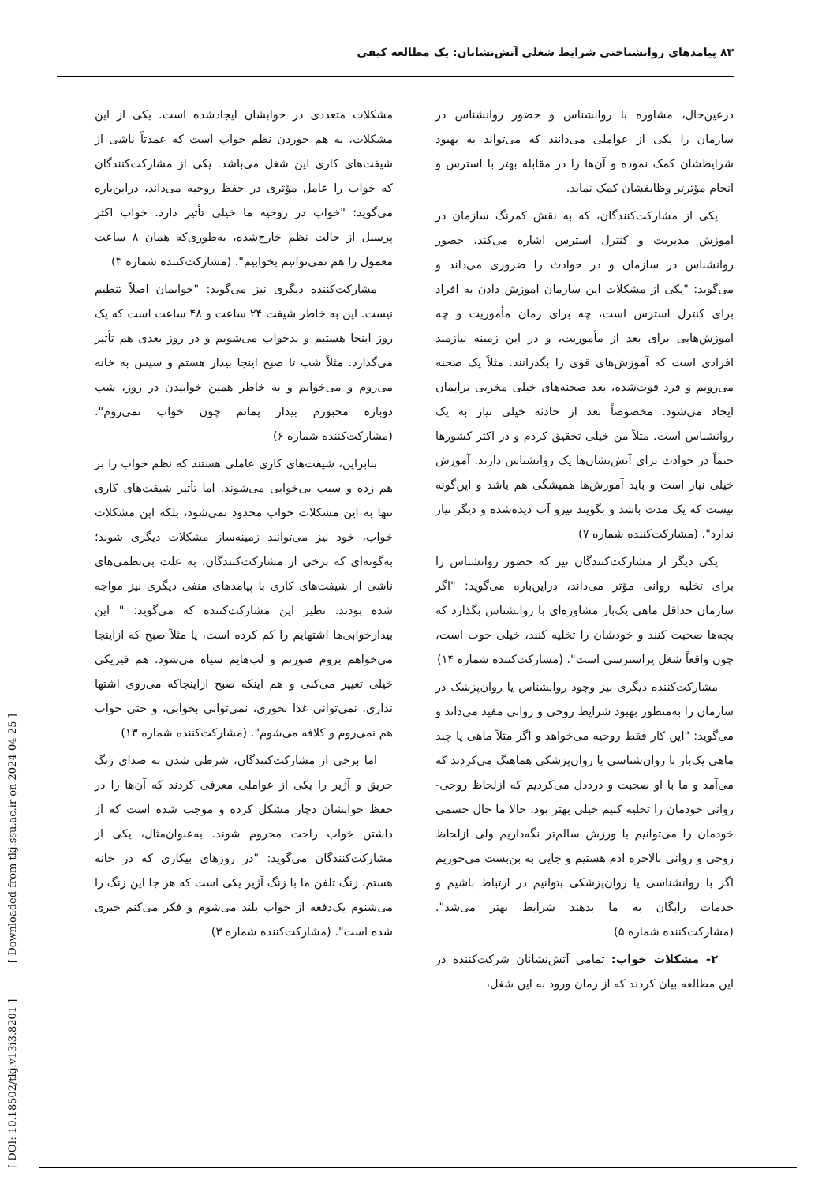۸۳ پیامدهای روانشناختی شرایط شغلی آتش‌نشانان: یک مطالعه کیفی
درعین‌حال، مشاوره با روانشناس و حضور روانشناس در سازمان را یکی از عواملی می‌دانند که می‌تواند به بهبود شرایطشان کمک نموده و آن‌ها را در مقابله بهتر با استرس و انجام مؤثرتر وظایفشان کمک نماید.
یکی از مشارکت‌کنندگان، که به نقش کمرنگ سازمان در آموزش مدیریت و کنترل استرس اشاره می‌کند، حضور روانشناس در سازمان و در حوادث را ضروری می‌داند و می‌گوید: "یکی از مشکلات این سازمان آموزش دادن به افراد برای کنترل استرس است، چه برای زمان مأموریت و چه آموزش‌هایی برای بعد از مأموریت، و در این زمینه نیازمند افرادی است که آموزش‌های قوی را بگذرانند. مثلاً یک صحنه می‌رویم و فرد فوت‌شده، بعد صحنه‌های خیلی مخربی برایمان ایجاد می‌شود. مخصوصاً بعد از حادثه خیلی نیاز به یک روانشناس است. مثلاً من خیلی تحقیق کردم و در اکثر کشورها حتماً در حوادث برای آتش‌نشان‌ها یک روانشناس دارند. آموزش خیلی نیاز است و باید آموزش‌ها همیشگی هم باشد و این‌گونه نیست که یک مدت باشد و بگویند نیرو آب دیده‌شده و دیگر نیاز ندارد". (مشارکت‌کننده شماره ۷)
یکی دیگر از مشارکت‌کنندگان نیز که حضور روانشناس را برای تخلیه روانی مؤثر می‌داند، دراین‌باره می‌گوید: "اگر سازمان حداقل ماهی یک‌بار مشاوره‌ای با روانشناس بگذارد که بچه‌ها صحبت کنند و خودشان را تخلیه کنند، خیلی خوب است، چون واقعاً شغل پراسترسی است". (مشارکت‌کننده شماره ۱۴)
مشارکت‌کننده دیگری نیز وجود روانشناس یا روان‌پزشک در سازمان را به‌منظور بهبود شرایط روحی و روانی مفید می‌داند و می‌گوید: "این کار فقط روحیه می‌خواهد و اگر مثلاً ماهی یا چند ماهی یک‌بار با روان‌شناسی یا روان‌پزشکی هماهنگ می‌کردند که می‌آمد و ما با او صحبت و درددل می‌کردیم که ازلحاظ روحی-روانی خودمان را تخلیه کنیم خیلی بهتر بود. حالا ما حال جسمی خودمان را می‌توانیم با ورزش سالم‌تر نگه‌داریم ولی ازلحاظ روحی و روانی بالاخره آدم هستیم و جایی به بن‌بست می‌خوریم اگر با روانشناسی یا روان‌پزشکی بتوانیم در ارتباط باشیم و خدمات رایگان به ما بدهند شرایط بهتر می‌شد". (مشارکت‌کننده شماره ۵)
۲- مشکلات خواب: تمامی آتش‌نشانان شرکت‌کننده در این مطالعه بیان کردند که از زمان ورود به این شغل،
مشکلات متعددی در خوابشان ایجادشده است. یکی از این مشکلات، به هم خوردن نظم خواب است که عمدتاً ناشی از شیفت‌های کاری این شغل می‌باشد. یکی از مشارکت‌کنندگان که خواب را عامل مؤثری در حفظ روحیه می‌داند، دراین‌باره می‌گوید: "خواب در روحیه ما خیلی تأثیر دارد. خواب اکثر پرسنل از حالت نظم خارج‌شده، به‌طوری‌که همان ۸ ساعت معمول را هم نمی‌توانیم بخوابیم". (مشارکت‌کننده شماره ۳)
مشارکت‌کننده دیگری نیز می‌گوید: "خوابمان اصلاً تنظیم نیست. این به خاطر شیفت ۲۴ ساعت و ۴۸ ساعت است که یک روز اینجا هستیم و بدخواب می‌شویم و در روز بعدی هم تأثیر می‌گذارد. مثلاً شب تا صبح اینجا بیدار هستم و سپس به خانه می‌روم و می‌خوابم و به خاطر همین خوابیدن در روز، شب دوباره مجبورم بیدار بمانم چون خواب نمی‌روم". (مشارکت‌کننده شماره ۶)
بنابراین، شیفت‌های کاری عاملی هستند که نظم خواب را بر هم زده و سبب بی‌خوابی می‌شوند. اما تأثیر شیفت‌های کاری تنها به این مشکلات خواب محدود نمی‌شود، بلکه این مشکلات خواب، خود نیز می‌توانند زمینه‌ساز مشکلات دیگری شوند؛ به‌گونه‌ای که برخی از مشارکت‌کنندگان، به علت بی‌نظمی‌های ناشی از شیفت‌های کاری با پیامدهای منفی دیگری نیز مواجه شده بودند. نظیر این مشارکت‌کننده که می‌گوید: " این بیدارخوابی‌ها اشتهایم را کم کرده است، یا مثلاً صبح که ازاینجا می‌خواهم بروم صورتم و لب‌هایم سیاه می‌شود. هم فیزیکی خیلی تغییر می‌کنی و هم اینکه صبح ازاینجاکه می‌روی اشتها نداری. نمی‌توانی غذا بخوری، نمی‌توانی بخوابی، و حتی خواب هم نمی‌روم و کلافه می‌شوم". (مشارکت‌کننده شماره ۱۳)
اما برخی از مشارکت‌کنندگان، شرطی شدن به صدای زنگ حریق و آژیر را یکی از عواملی معرفی کردند که آن‌ها را در حفظ خوابشان دچار مشکل کرده و موجب شده است که از داشتن خواب راحت محروم شوند. به‌عنوان‌مثال، یکی از مشارکت‌کنندگان می‌گوید: "در روزهای بیکاری که در خانه هستم، زنگ تلفن ما با زنگ آژیر یکی است که هر جا این زنگ را می‌شنوم یک‌دفعه از خواب بلند می‌شوم و فکر می‌کنم خبری شده است". (مشارکت‌کننده شماره ۳)
[ Downloaded from tkj.ssu.ac.ir on 2024-04-25 ]
[ DOI: 10.18502/tkj.v13i3.8201 ]